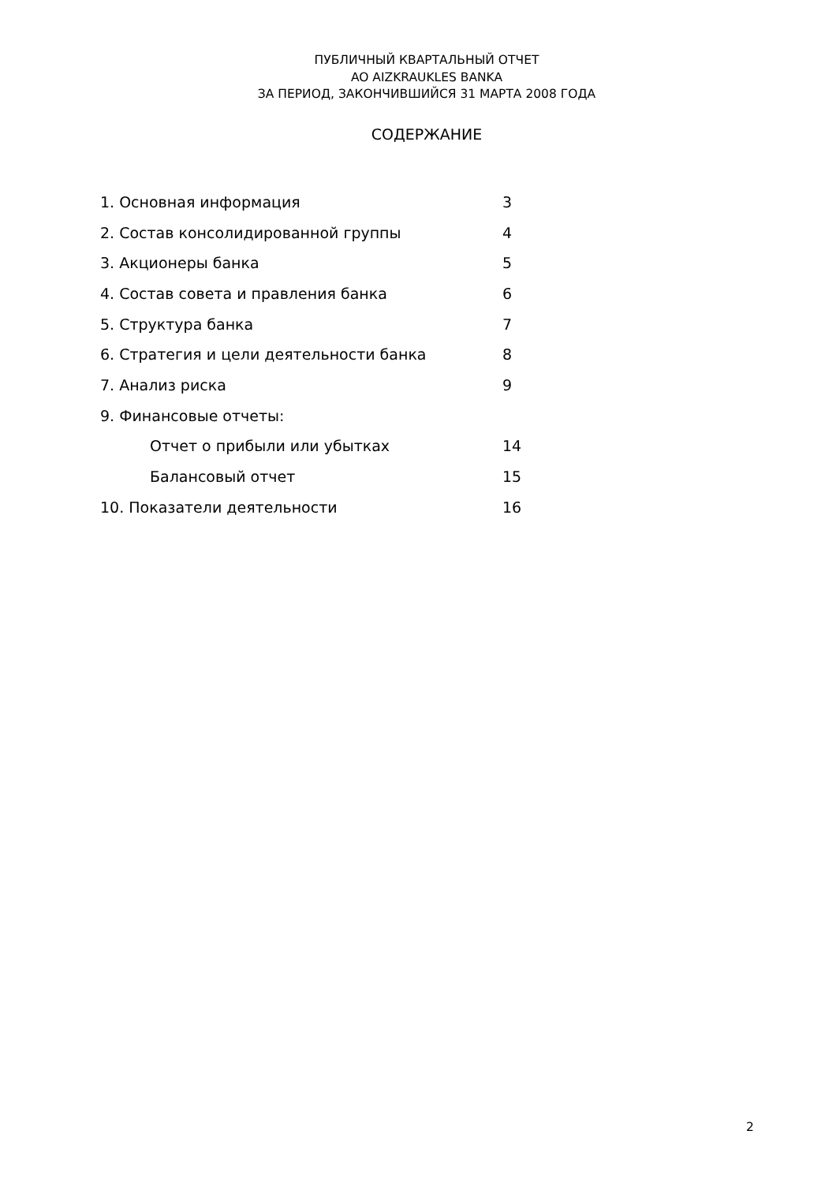ПУБЛИЧНЫЙ КВАРТАЛЬНЫЙ ОТЧЕТ
AO AIZKRAUKLES BANKA
ЗА ПЕРИОД, ЗАКОНЧИВШИЙСЯ 31 МАРТА 2008 ГОДА
СОДЕРЖАНИЕ
1. Основная информация 3
2. Состав консолидированной группы 4
3. Акционеры банка 5
4. Состав совета и правления банка 6
5. Структура банка 7
6. Стратегия и цели деятельности банка 8
7. Анализ риска 9
9. Финансовые отчеты:
Отчет о прибыли или убытках 14
Балансовый отчет 15
10. Показатели деятельности 16
2